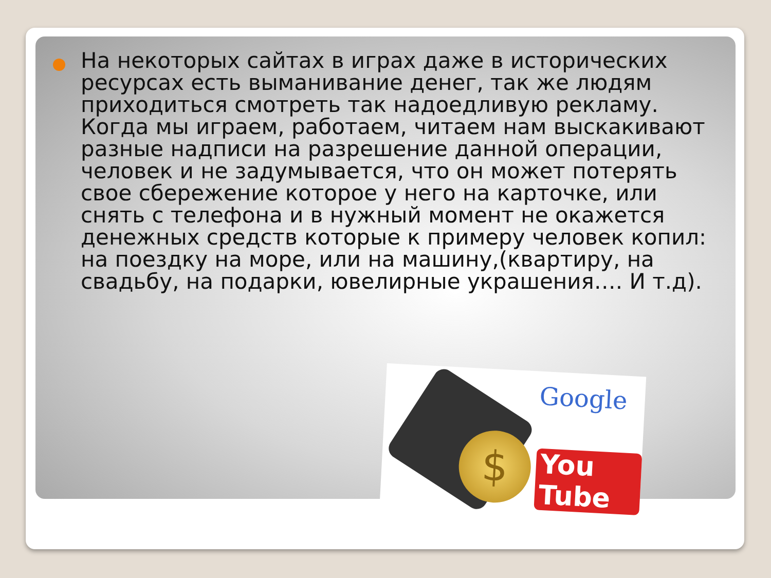На некоторых сайтах в играх даже в исторических ресурсах есть выманивание денег, так же людям приходиться смотреть так надоедливую рекламу. Когда мы играем, работаем, читаем нам выскакивают разные надписи на разрешение данной операции, человек и не задумывается, что он может потерять свое сбережение которое у него на карточке, или снять с телефона и в нужный момент не окажется денежных средств которые к примеру человек копил: на поездку на море, или на машину,(квартиру, на свадьбу, на подарки, ювелирные украшения…. И т.д).
$
Google
You Tube